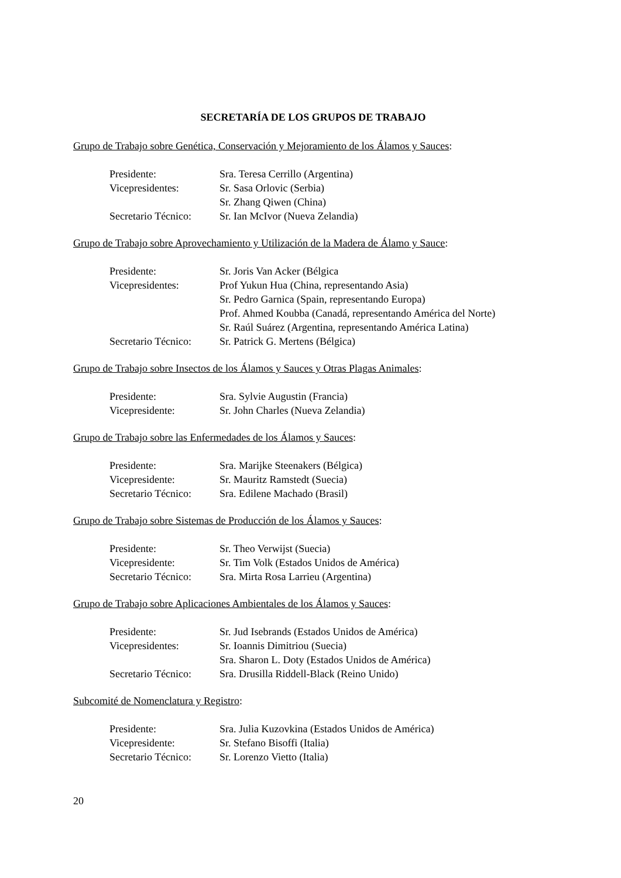SECRETARÍA DE LOS GRUPOS DE TRABAJO
Grupo de Trabajo sobre Genética, Conservación y Mejoramiento de los Álamos y Sauces:
| Presidente: | Sra. Teresa Cerrillo (Argentina) |
| Vicepresidentes: | Sr. Sasa Orlovic (Serbia) |
| | Sr. Zhang Qiwen (China) |
| Secretario Técnico: | Sr. Ian McIvor (Nueva Zelandia) |
Grupo de Trabajo sobre Aprovechamiento y Utilización de la Madera de Álamo y Sauce:
| Presidente: | Sr. Joris Van Acker (Bélgica |
| Vicepresidentes: | Prof Yukun Hua (China, representando Asia) |
| | Sr. Pedro Garnica (Spain, representando Europa) |
| | Prof. Ahmed Koubba (Canadá, representando América del Norte) |
| | Sr. Raúl Suárez (Argentina, representando América Latina) |
| Secretario Técnico: | Sr. Patrick G. Mertens (Bélgica) |
Grupo de Trabajo sobre Insectos de los Álamos y Sauces y Otras Plagas Animales:
| Presidente: | Sra. Sylvie Augustin (Francia) |
| Vicepresidente: | Sr. John Charles (Nueva Zelandia) |
Grupo de Trabajo sobre las Enfermedades de los Álamos y Sauces:
| Presidente: | Sra. Marijke Steenakers (Bélgica) |
| Vicepresidente: | Sr. Mauritz Ramstedt (Suecia) |
| Secretario Técnico: | Sra. Edilene Machado (Brasil) |
Grupo de Trabajo sobre Sistemas de Producción de los Álamos y Sauces:
| Presidente: | Sr. Theo Verwijst (Suecia) |
| Vicepresidente: | Sr. Tim Volk (Estados Unidos de América) |
| Secretario Técnico: | Sra. Mirta Rosa Larrieu (Argentina) |
Grupo de Trabajo sobre Aplicaciones Ambientales de los Álamos y Sauces:
| Presidente: | Sr. Jud Isebrands (Estados Unidos de América) |
| Vicepresidentes: | Sr. Ioannis Dimitriou (Suecia) |
| | Sra. Sharon L. Doty (Estados Unidos de América) |
| Secretario Técnico: | Sra. Drusilla Riddell-Black (Reino Unido) |
Subcomité de Nomenclatura y Registro:
| Presidente: | Sra. Julia Kuzovkina (Estados Unidos de América) |
| Vicepresidente: | Sr. Stefano Bisoffi (Italia) |
| Secretario Técnico: | Sr. Lorenzo Vietto (Italia) |
20